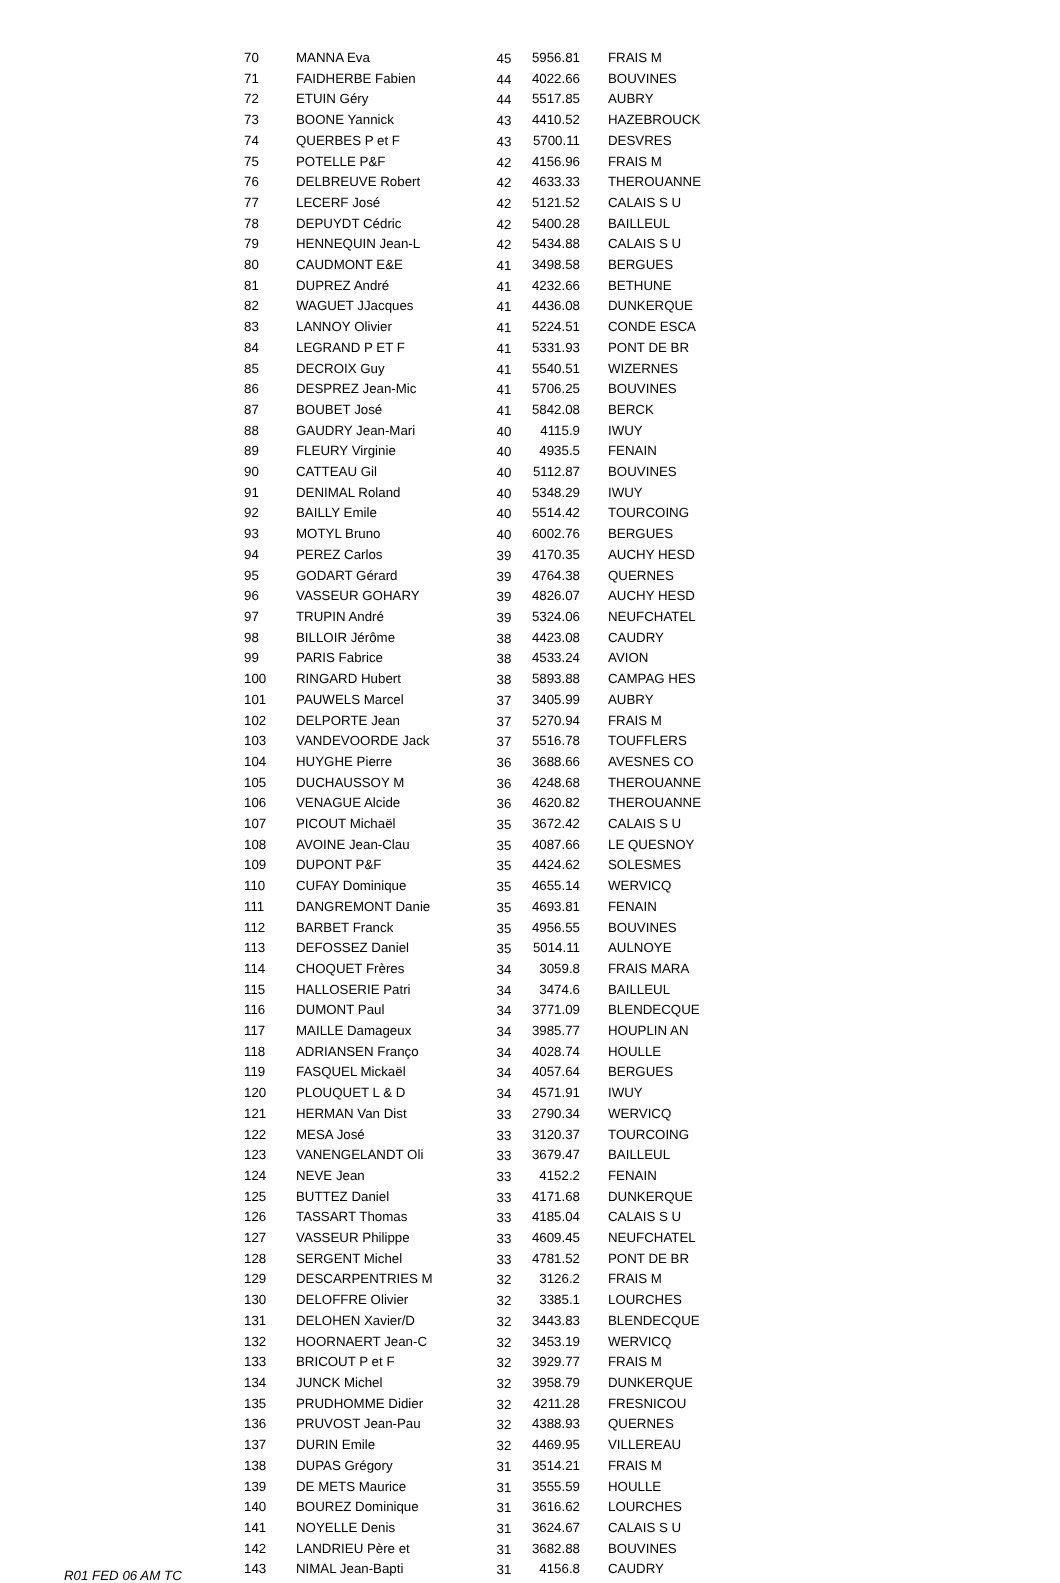| 70 | MANNA Eva | 45 | 5956.81 | FRAIS M |
| 71 | FAIDHERBE Fabien | 44 | 4022.66 | BOUVINES |
| 72 | ETUIN Géry | 44 | 5517.85 | AUBRY |
| 73 | BOONE Yannick | 43 | 4410.52 | HAZEBROUCK |
| 74 | QUERBES P et F | 43 | 5700.11 | DESVRES |
| 75 | POTELLE P&F | 42 | 4156.96 | FRAIS M |
| 76 | DELBREUVE Robert | 42 | 4633.33 | THEROUANNE |
| 77 | LECERF José | 42 | 5121.52 | CALAIS S U |
| 78 | DEPUYDT Cédric | 42 | 5400.28 | BAILLEUL |
| 79 | HENNEQUIN Jean-L | 42 | 5434.88 | CALAIS S U |
| 80 | CAUDMONT E&E | 41 | 3498.58 | BERGUES |
| 81 | DUPREZ André | 41 | 4232.66 | BETHUNE |
| 82 | WAGUET JJacques | 41 | 4436.08 | DUNKERQUE |
| 83 | LANNOY Olivier | 41 | 5224.51 | CONDE ESCA |
| 84 | LEGRAND P ET F | 41 | 5331.93 | PONT DE BR |
| 85 | DECROIX Guy | 41 | 5540.51 | WIZERNES |
| 86 | DESPREZ Jean-Mic | 41 | 5706.25 | BOUVINES |
| 87 | BOUBET José | 41 | 5842.08 | BERCK |
| 88 | GAUDRY Jean-Mari | 40 | 4115.9 | IWUY |
| 89 | FLEURY Virginie | 40 | 4935.5 | FENAIN |
| 90 | CATTEAU Gil | 40 | 5112.87 | BOUVINES |
| 91 | DENIMAL Roland | 40 | 5348.29 | IWUY |
| 92 | BAILLY Emile | 40 | 5514.42 | TOURCOING |
| 93 | MOTYL Bruno | 40 | 6002.76 | BERGUES |
| 94 | PEREZ Carlos | 39 | 4170.35 | AUCHY HESD |
| 95 | GODART Gérard | 39 | 4764.38 | QUERNES |
| 96 | VASSEUR GOHARY | 39 | 4826.07 | AUCHY HESD |
| 97 | TRUPIN André | 39 | 5324.06 | NEUFCHATEL |
| 98 | BILLOIR Jérôme | 38 | 4423.08 | CAUDRY |
| 99 | PARIS Fabrice | 38 | 4533.24 | AVION |
| 100 | RINGARD Hubert | 38 | 5893.88 | CAMPAG HES |
| 101 | PAUWELS Marcel | 37 | 3405.99 | AUBRY |
| 102 | DELPORTE Jean | 37 | 5270.94 | FRAIS M |
| 103 | VANDEVOORDE Jack | 37 | 5516.78 | TOUFFLERS |
| 104 | HUYGHE Pierre | 36 | 3688.66 | AVESNES CO |
| 105 | DUCHAUSSOY M | 36 | 4248.68 | THEROUANNE |
| 106 | VENAGUE Alcide | 36 | 4620.82 | THEROUANNE |
| 107 | PICOUT Michaël | 35 | 3672.42 | CALAIS S U |
| 108 | AVOINE Jean-Clau | 35 | 4087.66 | LE QUESNOY |
| 109 | DUPONT P&F | 35 | 4424.62 | SOLESMES |
| 110 | CUFAY Dominique | 35 | 4655.14 | WERVICQ |
| 111 | DANGREMONT Danie | 35 | 4693.81 | FENAIN |
| 112 | BARBET Franck | 35 | 4956.55 | BOUVINES |
| 113 | DEFOSSEZ Daniel | 35 | 5014.11 | AULNOYE |
| 114 | CHOQUET Frères | 34 | 3059.8 | FRAIS MARA |
| 115 | HALLOSERIE Patri | 34 | 3474.6 | BAILLEUL |
| 116 | DUMONT Paul | 34 | 3771.09 | BLENDECQUE |
| 117 | MAILLE Damageux | 34 | 3985.77 | HOUPLIN AN |
| 118 | ADRIANSEN Franço | 34 | 4028.74 | HOULLE |
| 119 | FASQUEL Mickaël | 34 | 4057.64 | BERGUES |
| 120 | PLOUQUET L & D | 34 | 4571.91 | IWUY |
| 121 | HERMAN Van Dist | 33 | 2790.34 | WERVICQ |
| 122 | MESA José | 33 | 3120.37 | TOURCOING |
| 123 | VANENGELANDT Oli | 33 | 3679.47 | BAILLEUL |
| 124 | NEVE Jean | 33 | 4152.2 | FENAIN |
| 125 | BUTTEZ Daniel | 33 | 4171.68 | DUNKERQUE |
| 126 | TASSART Thomas | 33 | 4185.04 | CALAIS S U |
| 127 | VASSEUR Philippe | 33 | 4609.45 | NEUFCHATEL |
| 128 | SERGENT Michel | 33 | 4781.52 | PONT DE BR |
| 129 | DESCARPENTRIES M | 32 | 3126.2 | FRAIS M |
| 130 | DELOFFRE Olivier | 32 | 3385.1 | LOURCHES |
| 131 | DELOHEN Xavier/D | 32 | 3443.83 | BLENDECQUE |
| 132 | HOORNAERT Jean-C | 32 | 3453.19 | WERVICQ |
| 133 | BRICOUT P et F | 32 | 3929.77 | FRAIS M |
| 134 | JUNCK Michel | 32 | 3958.79 | DUNKERQUE |
| 135 | PRUDHOMME Didier | 32 | 4211.28 | FRESNICOU |
| 136 | PRUVOST Jean-Pau | 32 | 4388.93 | QUERNES |
| 137 | DURIN Emile | 32 | 4469.95 | VILLEREAU |
| 138 | DUPAS Grégory | 31 | 3514.21 | FRAIS M |
| 139 | DE METS Maurice | 31 | 3555.59 | HOULLE |
| 140 | BOUREZ Dominique | 31 | 3616.62 | LOURCHES |
| 141 | NOYELLE Denis | 31 | 3624.67 | CALAIS S U |
| 142 | LANDRIEU Père et | 31 | 3682.88 | BOUVINES |
| 143 | NIMAL Jean-Bapti | 31 | 4156.8 | CAUDRY |
R01 FED 06 AM TC